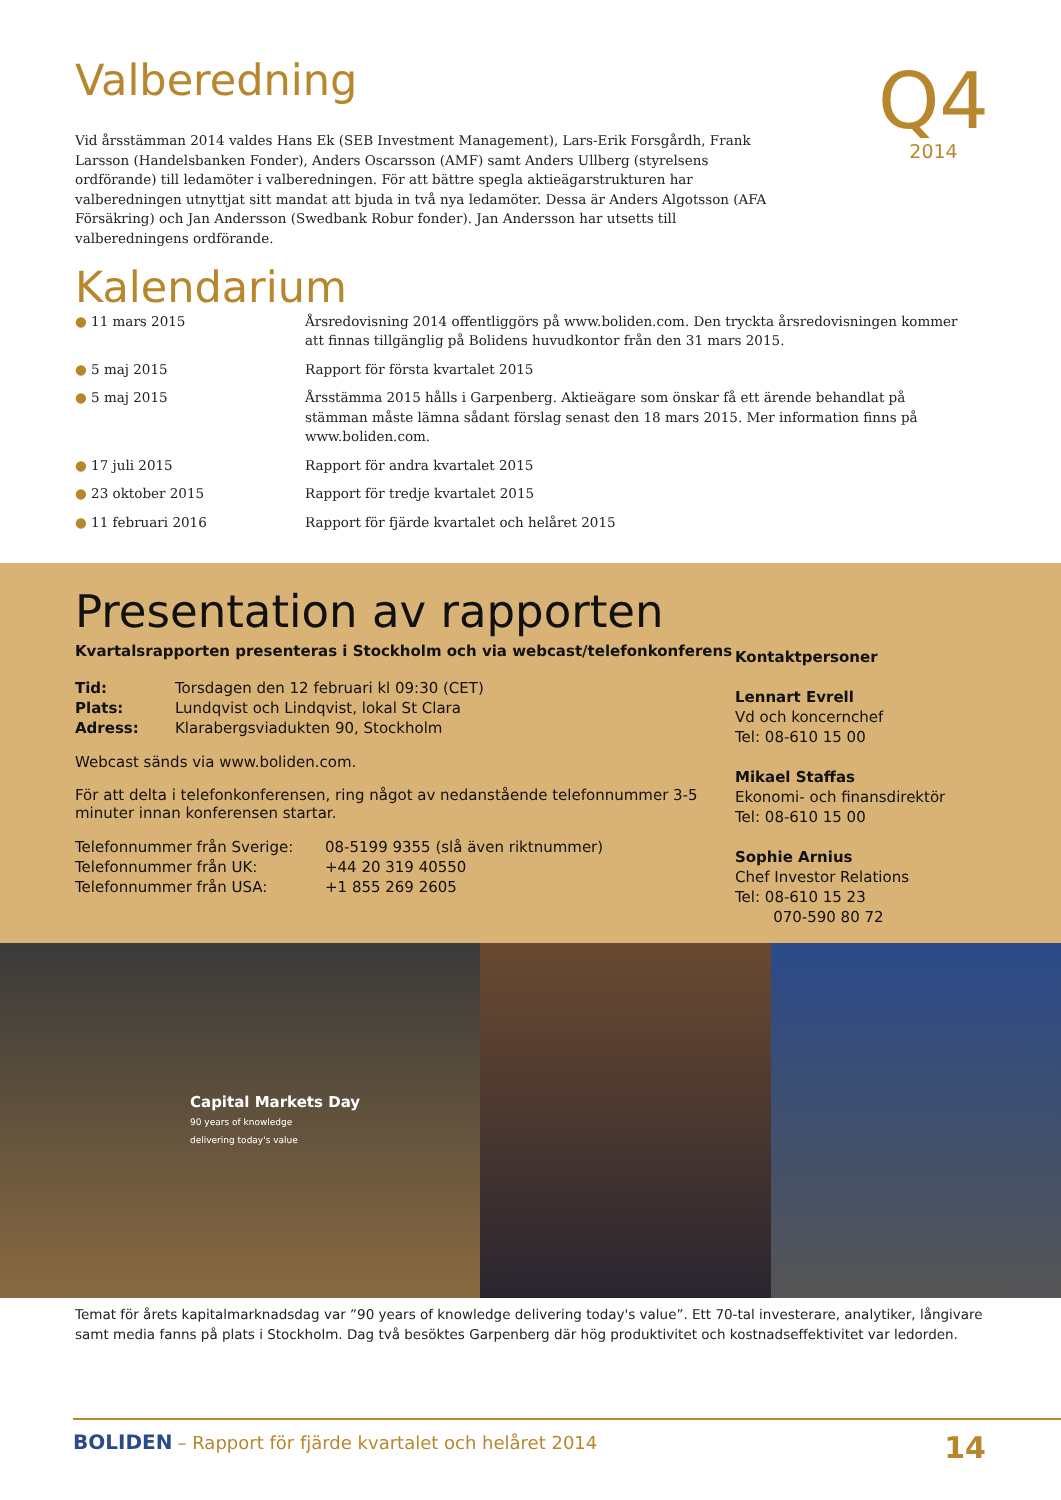Q4
2014
Valberedning
Vid årsstämman 2014 valdes Hans Ek (SEB Investment Management), Lars-Erik Forsgårdh, Frank Larsson (Handelsbanken Fonder), Anders Oscarsson (AMF) samt Anders Ullberg (styrelsens ordförande) till ledamöter i valberedningen. För att bättre spegla aktieägarstrukturen har valberedningen utnyttjat sitt mandat att bjuda in två nya ledamöter. Dessa är Anders Algotsson (AFA Försäkring) och Jan Andersson (Swedbank Robur fonder). Jan Andersson har utsetts till valberedningens ordförande.
Kalendarium
| ● 11 mars 2015 | Årsredovisning 2014 offentliggörs på www.boliden.com. Den tryckta årsredovisningen kommer att finnas tillgänglig på Bolidens huvudkontor från den 31 mars 2015. |
| ● 5 maj 2015 | Rapport för första kvartalet 2015 |
| ● 5 maj 2015 | Årsstämma 2015 hålls i Garpenberg. Aktieägare som önskar få ett ärende behandlat på stämman måste lämna sådant förslag senast den 18 mars 2015. Mer information finns på www.boliden.com. |
| ● 17 juli 2015 | Rapport för andra kvartalet 2015 |
| ● 23 oktober 2015 | Rapport för tredje kvartalet 2015 |
| ● 11 februari 2016 | Rapport för fjärde kvartalet och helåret 2015 |
Presentation av rapporten
Kvartalsrapporten presenteras i Stockholm och via webcast/telefonkonferens
| Tid: | Torsdagen den 12 februari kl 09:30 (CET) |
| Plats: | Lundqvist och Lindqvist, lokal St Clara |
| Adress: | Klarabergsviadukten 90, Stockholm |
Webcast sänds via www.boliden.com.
För att delta i telefonkonferensen, ring något av nedanstående telefonnummer 3-5 minuter innan konferensen startar.
| Telefonnummer från Sverige: | 08-5199 9355 (slå även riktnummer) |
| Telefonnummer från UK: | +44 20 319 40550 |
| Telefonnummer från USA: | +1 855 269 2605 |
Kontaktpersoner
Lennart Evrell
Vd och koncernchef
Tel: 08-610 15 00
Mikael Staffas
Ekonomi- och finansdirektör
Tel: 08-610 15 00
Sophie Arnius
Chef Investor Relations
Tel: 08-610 15 23
070-590 80 72
Capital Markets Day
90 years of knowledge
delivering today's value
Temat för årets kapitalmarknadsdag var ”90 years of knowledge delivering today's value”. Ett 70-tal investerare, analytiker, långivare samt media fanns på plats i Stockholm. Dag två besöktes Garpenberg där hög produktivitet och kostnadseffektivitet var ledorden.
BOLIDEN – Rapport för fjärde kvartalet och helåret 2014
14